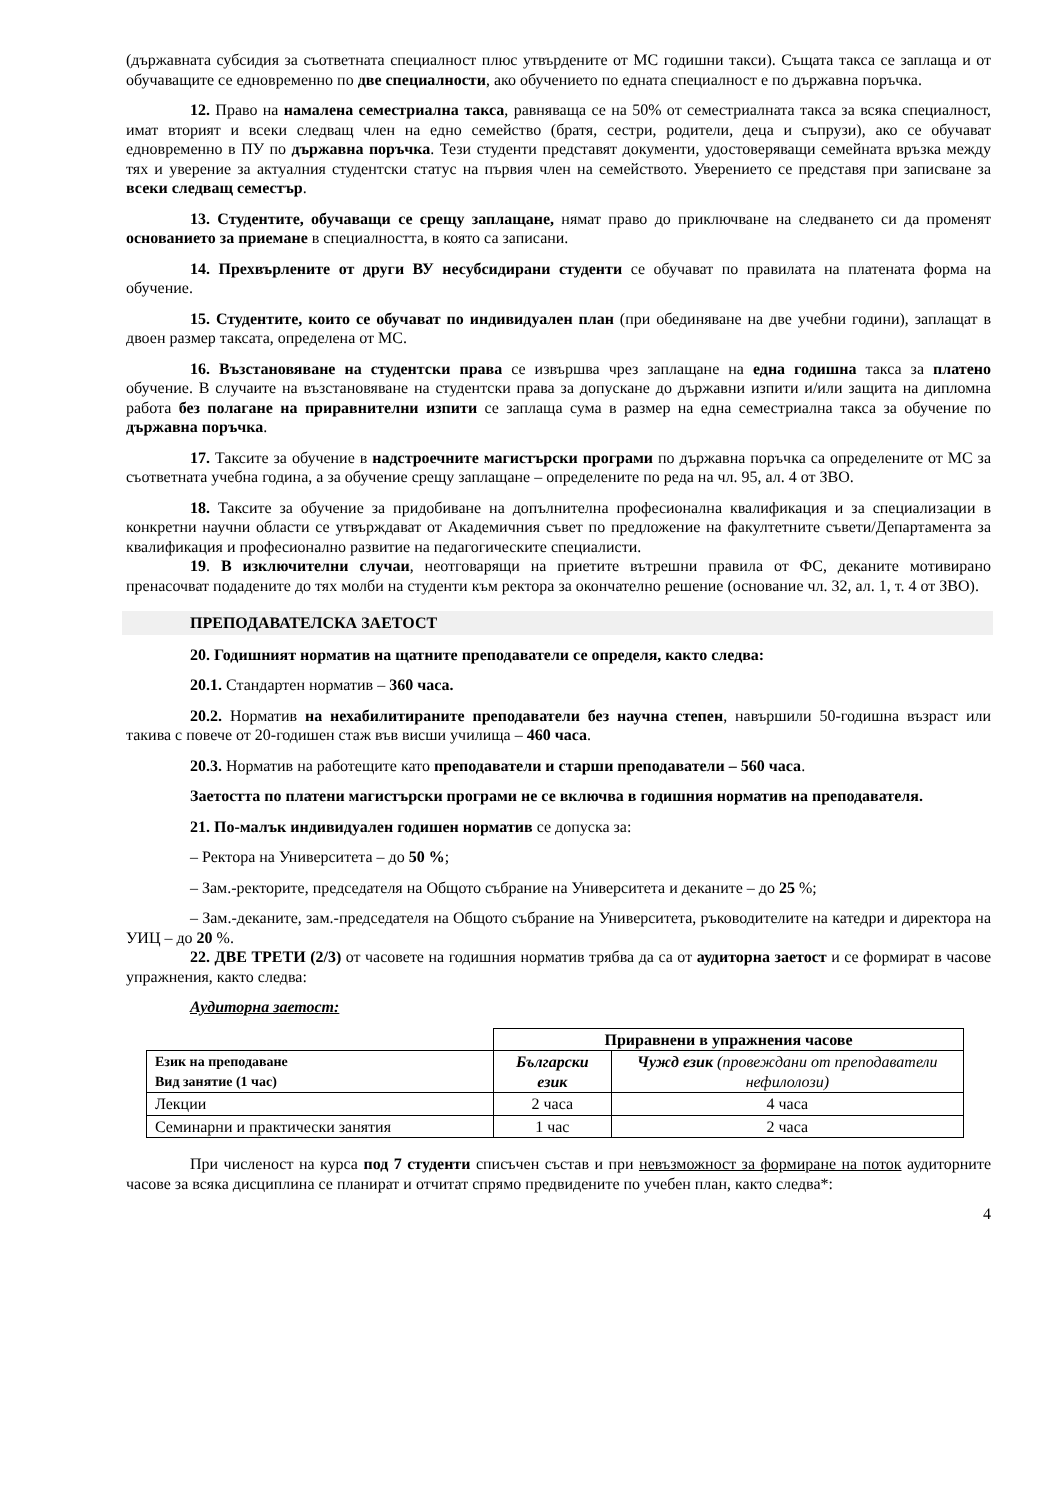(държавната субсидия за съответната специалност плюс утвърдените от МС годишни такси). Същата такса се заплаща и от обучаващите се едновременно по две специалности, ако обучението по едната специалност е по държавна поръчка.
12. Право на намалена семестриална такса, равняваща се на 50% от семестриалната такса за всяка специалност, имат вторият и всеки следващ член на едно семейство (братя, сестри, родители, деца и съпрузи), ако се обучават едновременно в ПУ по държавна поръчка. Тези студенти представят документи, удостоверяващи семейната връзка между тях и уверение за актуалния студентски статус на първия член на семейството. Уверението се представя при записване за всеки следващ семестър.
13. Студентите, обучаващи се срещу заплащане, нямат право до приключване на следването си да променят основанието за приемане в специалността, в която са записани.
14. Прехвърлените от други ВУ несубсидирани студенти се обучават по правилата на платената форма на обучение.
15. Студентите, които се обучават по индивидуален план (при обединяване на две учебни години), заплащат в двоен размер таксата, определена от МС.
16. Възстановяване на студентски права се извършва чрез заплащане на една годишна такса за платено обучение. В случаите на възстановяване на студентски права за допускане до държавни изпити и/или защита на дипломна работа без полагане на приравнителни изпити се заплаща сума в размер на една семестриална такса за обучение по държавна поръчка.
17. Таксите за обучение в надстроечните магистърски програми по държавна поръчка са определените от МС за съответната учебна година, а за обучение срещу заплащане – определените по реда на чл. 95, ал. 4 от ЗВО.
18. Таксите за обучение за придобиване на допълнителна професионална квалификация и за специализации в конкретни научни области се утвърждават от Академичния съвет по предложение на факултетните съвети/Департамента за квалификация и професионално развитие на педагогическите специалисти.
19. В изключителни случаи, неотговарящи на приетите вътрешни правила от ФС, деканите мотивирано пренасочват подадените до тях молби на студенти към ректора за окончателно решение (основание чл. 32, ал. 1, т. 4 от ЗВО).
ПРЕПОДАВАТЕЛСКА ЗАЕТОСТ
20. Годишният норматив на щатните преподаватели се определя, както следва:
20.1. Стандартен норматив – 360 часа.
20.2. Норматив на нехабилитираните преподаватели без научна степен, навършили 50-годишна възраст или такива с повече от 20-годишен стаж във висши училища – 460 часа.
20.3. Норматив на работещите като преподаватели и старши преподаватели – 560 часа.
Заетостта по платени магистърски програми не се включва в годишния норматив на преподавателя.
21. По-малък индивидуален годишен норматив се допуска за:
– Ректора на Университета – до 50 %;
– Зам.-ректорите, председателя на Общото събрание на Университета и деканите – до 25 %;
– Зам.-деканите, зам.-председателя на Общото събрание на Университета, ръководителите на катедри и директора на УИЦ – до 20 %.
22. ДВЕ ТРЕТИ (2/3) от часовете на годишния норматив трябва да са от аудиторна заетост и се формират в часове упражнения, както следва:
Аудиторна заетост:
| | Приравнени в упражнения часове | |
| Език на преподаване Вид занятие (1 час) | Български език | Чужд език (провеждани от преподаватели нефилолози) |
| Лекции | 2 часа | 4 часа |
| Семинарни и практически занятия | 1 час | 2 часа |
При численост на курса под 7 студенти списъчен състав и при невъзможност за формиране на поток аудиторните часове за всяка дисциплина се планират и отчитат спрямо предвидените по учебен план, както следва*:
4